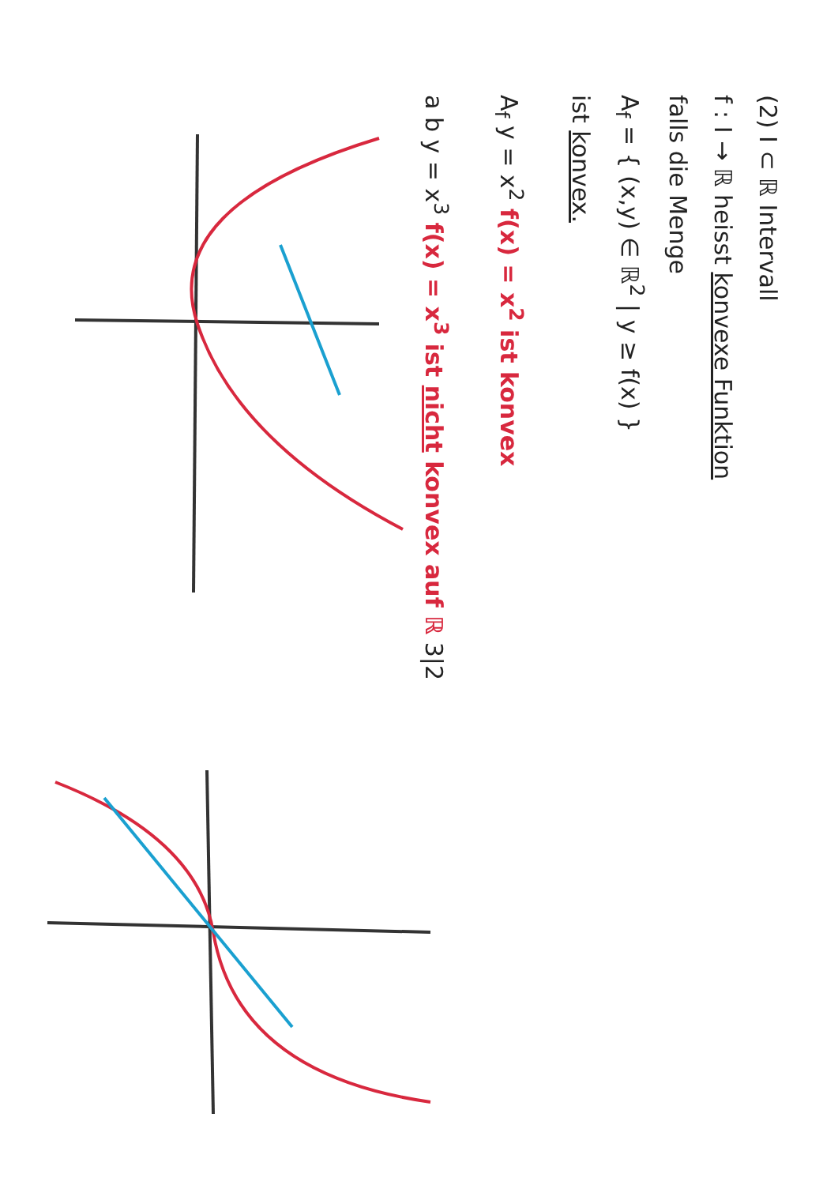(2) I ⊂ ℝ Intervall
f : I → ℝ heisst konvexe Funktion
falls die Menge
A<sub>f</sub> = { (x,y) ∈ ℝ<sup>2</sup> | y ≥ f(x) }
ist konvex.
A<sub>f</sub> y = x<sup>2</sup> f(x) = x<sup>2</sup> ist konvex
a b y = x<sup>3</sup> f(x) = x<sup>3</sup> ist nicht konvex auf ℝ 3|2